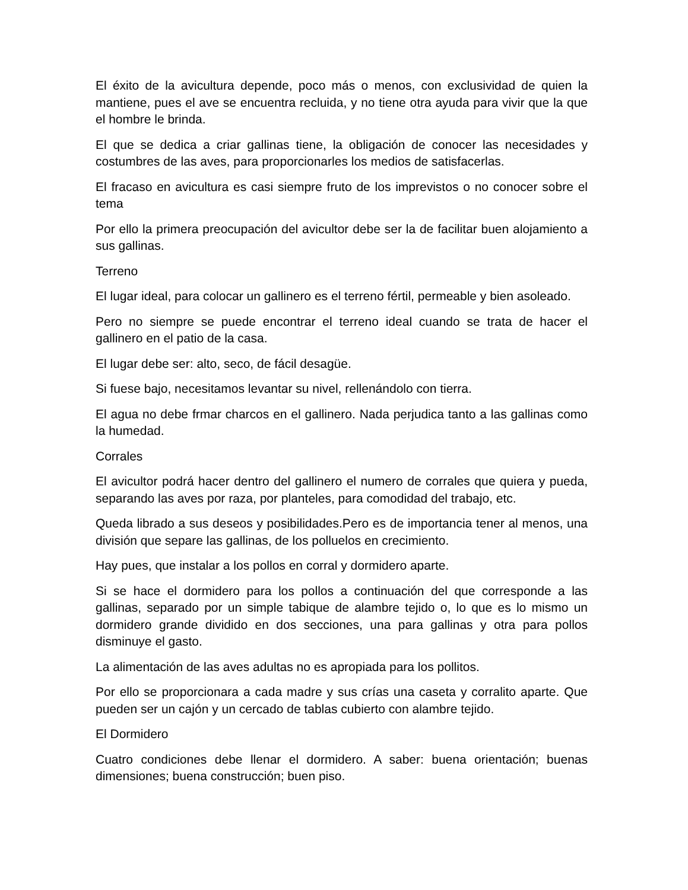El éxito de la avicultura depende, poco más o menos, con exclusividad de quien la mantiene, pues el ave se encuentra recluida, y no tiene otra ayuda para vivir que la que el hombre le brinda.
El que se dedica a criar gallinas tiene, la obligación de conocer las necesidades y costumbres de las aves, para proporcionarles los medios de satisfacerlas.
El fracaso en avicultura es casi siempre fruto de los imprevistos o no conocer sobre el tema
Por ello la primera preocupación del avicultor debe ser la de facilitar buen alojamiento a sus gallinas.
Terreno
El lugar ideal, para colocar un gallinero es el terreno fértil, permeable y bien asoleado.
Pero no siempre se puede encontrar el terreno ideal cuando se trata de hacer el gallinero en el patio de la casa.
El lugar debe ser: alto, seco, de fácil desagüe.
Si fuese bajo, necesitamos levantar su nivel, rellenándolo con tierra.
El agua no debe frmar charcos en el gallinero. Nada perjudica tanto a las gallinas como la humedad.
Corrales
El avicultor podrá hacer dentro del gallinero el numero de corrales que quiera y pueda, separando las aves por raza, por planteles, para comodidad del trabajo, etc.
Queda librado a sus deseos y posibilidades.Pero es de importancia tener al menos, una división que separe las gallinas, de los polluelos en crecimiento.
Hay pues, que instalar a los pollos en corral y dormidero aparte.
Si se hace el dormidero para los pollos a continuación del que corresponde a las gallinas, separado por un simple tabique de alambre tejido o, lo que es lo mismo un dormidero grande dividido en dos secciones, una para gallinas y otra para pollos disminuye el gasto.
La alimentación de las aves adultas no es apropiada para los pollitos.
Por ello se proporcionara a cada madre y sus crías una caseta y corralito aparte. Que pueden ser un cajón y un cercado de tablas cubierto con alambre tejido.
El Dormidero
Cuatro condiciones debe llenar el dormidero. A saber: buena orientación; buenas dimensiones; buena construcción; buen piso.